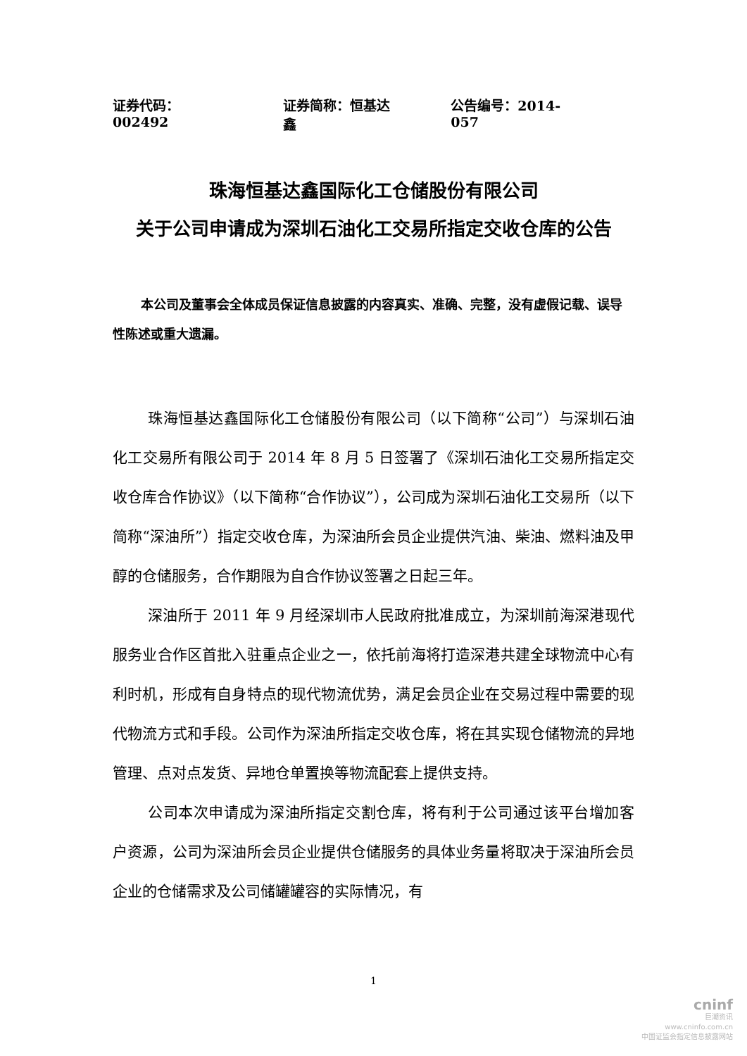证券代码：002492 证券简称：恒基达鑫 公告编号：2014-057
珠海恒基达鑫国际化工仓储股份有限公司
关于公司申请成为深圳石油化工交易所指定交收仓库的公告
本公司及董事会全体成员保证信息披露的内容真实、准确、完整，没有虚假记载、误导性陈述或重大遗漏。
珠海恒基达鑫国际化工仓储股份有限公司（以下简称“公司”）与深圳石油化工交易所有限公司于 2014 年 8 月 5 日签署了《深圳石油化工交易所指定交收仓库合作协议》（以下简称“合作协议”），公司成为深圳石油化工交易所（以下简称“深油所”）指定交收仓库，为深油所会员企业提供汽油、柴油、燃料油及甲醇的仓储服务，合作期限为自合作协议签署之日起三年。
深油所于 2011 年 9 月经深圳市人民政府批准成立，为深圳前海深港现代服务业合作区首批入驻重点企业之一，依托前海将打造深港共建全球物流中心有利时机，形成有自身特点的现代物流优势，满足会员企业在交易过程中需要的现代物流方式和手段。公司作为深油所指定交收仓库，将在其实现仓储物流的异地管理、点对点发货、异地仓单置换等物流配套上提供支持。
公司本次申请成为深油所指定交割仓库，将有利于公司通过该平台增加客户资源，公司为深油所会员企业提供仓储服务的具体业务量将取决于深油所会员企业的仓储需求及公司储罐罐容的实际情况，有
1
cninf
巨潮资讯
www.cninfo.com.cn
中国证监会指定信息披露网站